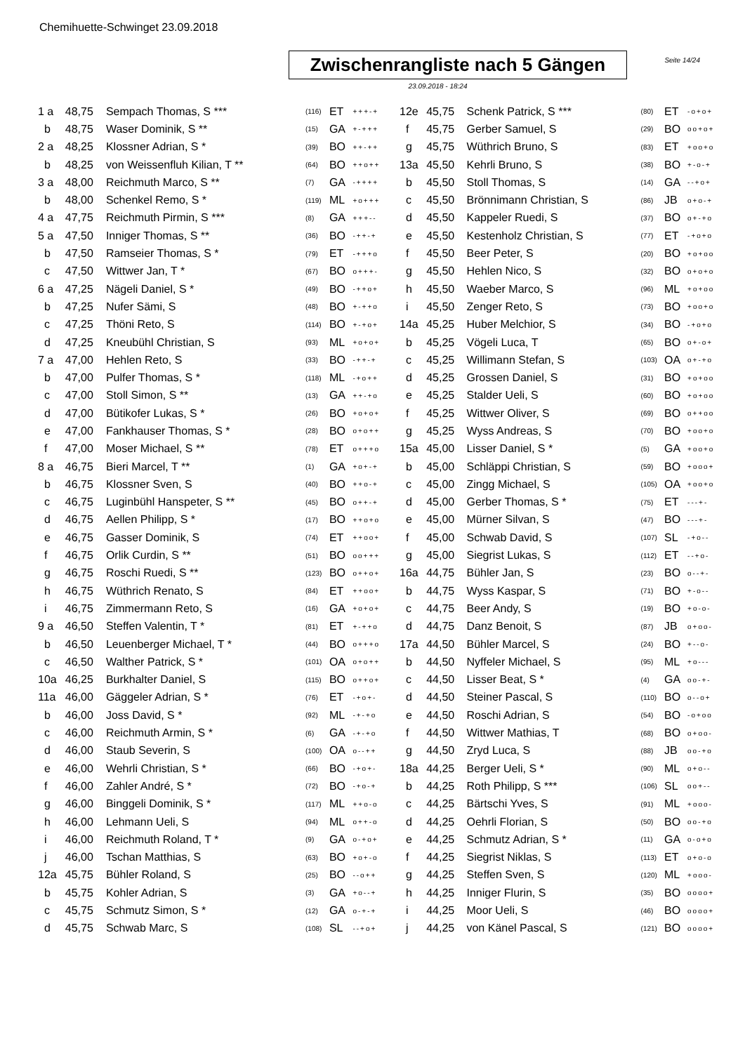Chemihuette-Schwinget 23.09.2018
Seite 14/24
Zwischenrangliste nach 5 Gängen
23.09.2018 - 18:24
| 1 a | 48,75 | Sempach Thomas, S *** | (116) | ET | +++-+ |
| b | 48,75 | Waser Dominik, S ** | (15) | GA | +-+++ |
| 2 a | 48,25 | Klossner Adrian, S * | (39) | BO | ++-++ |
| b | 48,25 | von Weissenfluh Kilian, T ** | (64) | BO | ++o++ |
| 3 a | 48,00 | Reichmuth Marco, S ** | (7) | GA | -++++ |
| b | 48,00 | Schenkel Remo, S * | (119) | ML | +o+++ |
| 4 a | 47,75 | Reichmuth Pirmin, S *** | (8) | GA | +++-- |
| 5 a | 47,50 | Inniger Thomas, S ** | (36) | BO | -++-+ |
| b | 47,50 | Ramseier Thomas, S * | (79) | ET | -+++o |
| c | 47,50 | Wittwer Jan, T * | (67) | BO | o+++- |
| 6 a | 47,25 | Nägeli Daniel, S * | (49) | BO | -++o+ |
| b | 47,25 | Nufer Sämi, S | (48) | BO | +-++o |
| c | 47,25 | Thöni Reto, S | (114) | BO | +-+o+ |
| d | 47,25 | Kneubühl Christian, S | (93) | ML | +o+o+ |
| 7 a | 47,00 | Hehlen Reto, S | (33) | BO | -++-+ |
| b | 47,00 | Pulfer Thomas, S * | (118) | ML | -+o++ |
| c | 47,00 | Stoll Simon, S ** | (13) | GA | ++-+o |
| d | 47,00 | Bütikofer Lukas, S * | (26) | BO | +o+o+ |
| e | 47,00 | Fankhauser Thomas, S * | (28) | BO | o+o++ |
| f | 47,00 | Moser Michael, S ** | (78) | ET | o+++o |
| 8 a | 46,75 | Bieri Marcel, T ** | (1) | GA | +o+-+ |
| b | 46,75 | Klossner Sven, S | (40) | BO | ++o-+ |
| c | 46,75 | Luginbühl Hanspeter, S ** | (45) | BO | o++-+ |
| d | 46,75 | Aellen Philipp, S * | (17) | BO | ++o+o |
| e | 46,75 | Gasser Dominik, S | (74) | ET | ++oo+ |
| f | 46,75 | Orlik Curdin, S ** | (51) | BO | oo+++ |
| g | 46,75 | Roschi Ruedi, S ** | (123) | BO | o++o+ |
| h | 46,75 | Wüthrich Renato, S | (84) | ET | ++oo+ |
| i | 46,75 | Zimmermann Reto, S | (16) | GA | +o+o+ |
| 9 a | 46,50 | Steffen Valentin, T * | (81) | ET | +-++o |
| b | 46,50 | Leuenberger Michael, T * | (44) | BO | o+++o |
| c | 46,50 | Walther Patrick, S * | (101) | OA | o+o++ |
| 10a | 46,25 | Burkhalter Daniel, S | (115) | BO | o++o+ |
| 11a | 46,00 | Gäggeler Adrian, S * | (76) | ET | -+o+- |
| b | 46,00 | Joss David, S * | (92) | ML | -+-+o |
| c | 46,00 | Reichmuth Armin, S * | (6) | GA | -+-+o |
| d | 46,00 | Staub Severin, S | (100) | OA | o--++ |
| e | 46,00 | Wehrli Christian, S * | (66) | BO | -+o+- |
| f | 46,00 | Zahler André, S * | (72) | BO | -+o-+ |
| g | 46,00 | Binggeli Dominik, S * | (117) | ML | ++o-o |
| h | 46,00 | Lehmann Ueli, S | (94) | ML | o++-o |
| i | 46,00 | Reichmuth Roland, T * | (9) | GA | o-+o+ |
| j | 46,00 | Tschan Matthias, S | (63) | BO | +o+-o |
| 12a | 45,75 | Bühler Roland, S | (25) | BO | --o++ |
| b | 45,75 | Kohler Adrian, S | (3) | GA | +o--+ |
| c | 45,75 | Schmutz Simon, S * | (12) | GA | o-+-+ |
| d | 45,75 | Schwab Marc, S | (108) | SL | --+o+ |
| 12e | 45,75 | Schenk Patrick, S *** | (80) | ET | -o+o+ |
| f | 45,75 | Gerber Samuel, S | (29) | BO | oo+o+ |
| g | 45,75 | Wüthrich Bruno, S | (83) | ET | +oo+o |
| 13a | 45,50 | Kehrli Bruno, S | (38) | BO | +-o-+ |
| b | 45,50 | Stoll Thomas, S | (14) | GA | --+o+ |
| c | 45,50 | Brönnimann Christian, S | (86) | JB | o+o-+ |
| d | 45,50 | Kappeler Ruedi, S | (37) | BO | o+-+o |
| e | 45,50 | Kestenholz Christian, S | (77) | ET | -+o+o |
| f | 45,50 | Beer Peter, S | (20) | BO | +o+oo |
| g | 45,50 | Hehlen Nico, S | (32) | BO | o+o+o |
| h | 45,50 | Waeber Marco, S | (96) | ML | +o+oo |
| i | 45,50 | Zenger Reto, S | (73) | BO | +oo+o |
| 14a | 45,25 | Huber Melchior, S | (34) | BO | -+o+o |
| b | 45,25 | Vögeli Luca, T | (65) | BO | o+-o+ |
| c | 45,25 | Willimann Stefan, S | (103) | OA | o+-+o |
| d | 45,25 | Grossen Daniel, S | (31) | BO | +o+oo |
| e | 45,25 | Stalder Ueli, S | (60) | BO | +o+oo |
| f | 45,25 | Wittwer Oliver, S | (69) | BO | o++oo |
| g | 45,25 | Wyss Andreas, S | (70) | BO | +oo+o |
| 15a | 45,00 | Lisser Daniel, S * | (5) | GA | +oo+o |
| b | 45,00 | Schläppi Christian, S | (59) | BO | +ooo+ |
| c | 45,00 | Zingg Michael, S | (105) | OA | +oo+o |
| d | 45,00 | Gerber Thomas, S * | (75) | ET | ---+- |
| e | 45,00 | Mürner Silvan, S | (47) | BO | ---+- |
| f | 45,00 | Schwab David, S | (107) | SL | -+o-- |
| g | 45,00 | Siegrist Lukas, S | (112) | ET | --+o- |
| 16a | 44,75 | Bühler Jan, S | (23) | BO | o--+- |
| b | 44,75 | Wyss Kaspar, S | (71) | BO | +-o-- |
| c | 44,75 | Beer Andy, S | (19) | BO | +o-o- |
| d | 44,75 | Danz Benoit, S | (87) | JB | o+oo- |
| 17a | 44,50 | Bühler Marcel, S | (24) | BO | +--o- |
| b | 44,50 | Nyffeler Michael, S | (95) | ML | +o--- |
| c | 44,50 | Lisser Beat, S * | (4) | GA | oo-+- |
| d | 44,50 | Steiner Pascal, S | (110) | BO | o--o+ |
| e | 44,50 | Roschi Adrian, S | (54) | BO | -o+oo |
| f | 44,50 | Wittwer Mathias, T | (68) | BO | o+oo- |
| g | 44,50 | Zryd Luca, S | (88) | JB | oo-+o |
| 18a | 44,25 | Berger Ueli, S * | (90) | ML | o+o-- |
| b | 44,25 | Roth Philipp, S *** | (106) | SL | oo+-- |
| c | 44,25 | Bärtschi Yves, S | (91) | ML | +ooo- |
| d | 44,25 | Oehrli Florian, S | (50) | BO | oo-+o |
| e | 44,25 | Schmutz Adrian, S * | (11) | GA | o-o+o |
| f | 44,25 | Siegrist Niklas, S | (113) | ET | o+o-o |
| g | 44,25 | Steffen Sven, S | (120) | ML | +ooo- |
| h | 44,25 | Inniger Flurin, S | (35) | BO | oooo+ |
| i | 44,25 | Moor Ueli, S | (46) | BO | oooo+ |
| j | 44,25 | von Känel Pascal, S | (121) | BO | oooo+ |